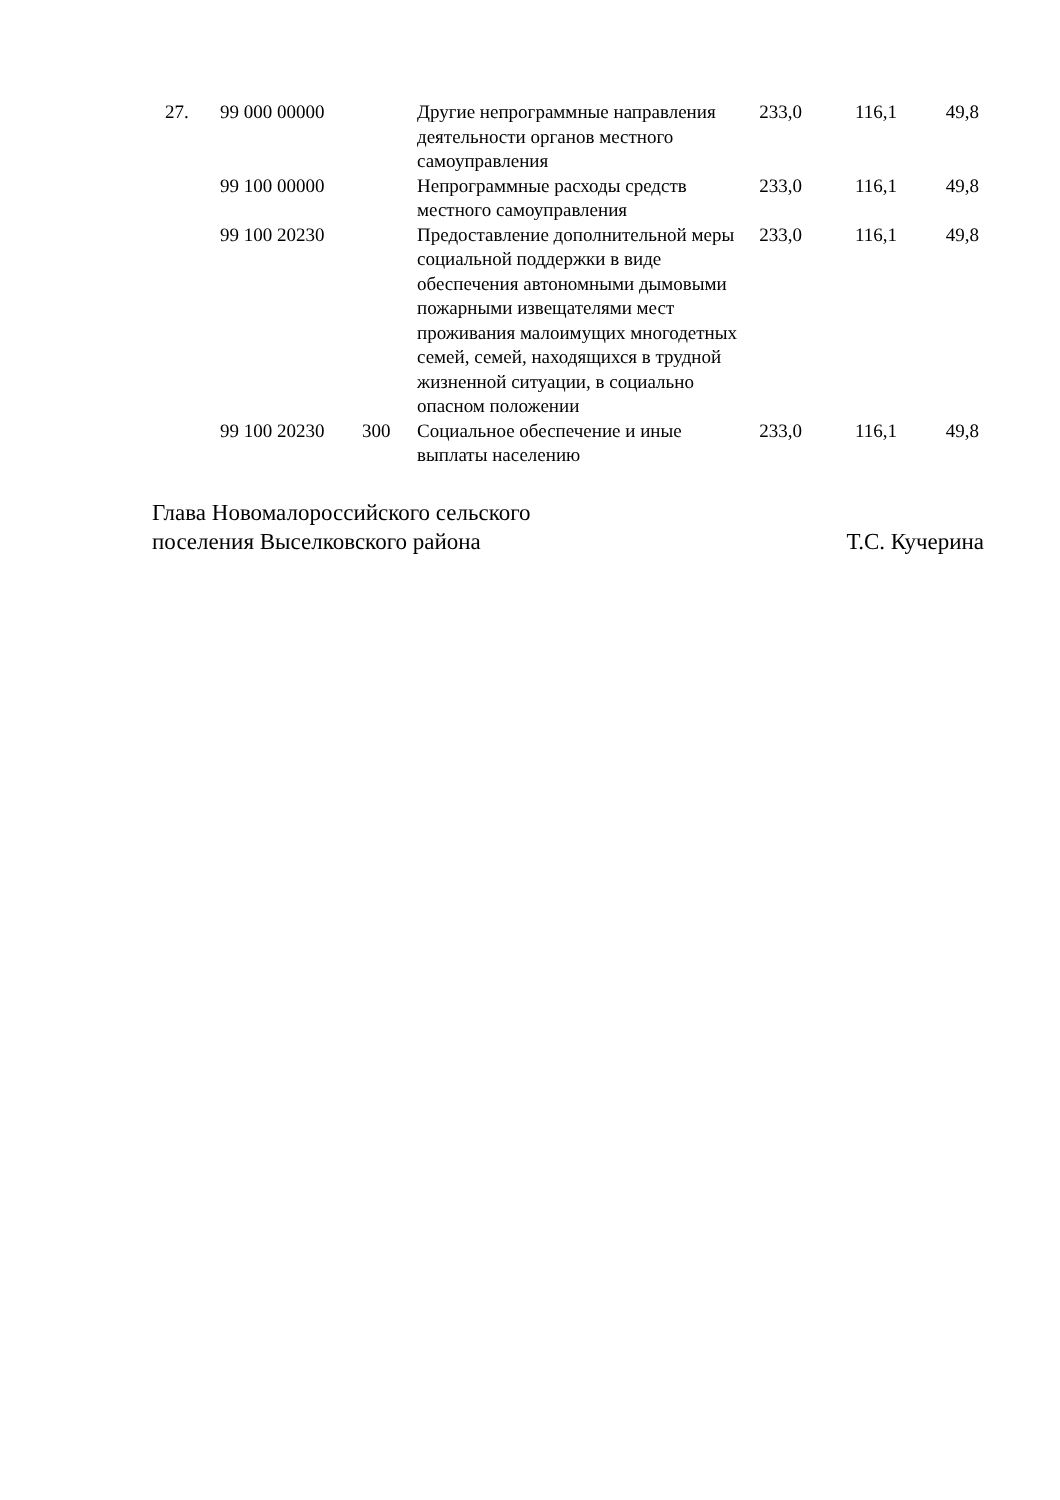| 27. | 99 000 00000 | | Другие непрограммные направления деятельности органов местного самоуправления | 233,0 | 116,1 | 49,8 |
| | 99 100 00000 | | Непрограммные расходы средств местного самоуправления | 233,0 | 116,1 | 49,8 |
| | 99 100 20230 | | Предоставление дополнительной меры социальной поддержки в виде обеспечения автономными дымовыми пожарными извещателями мест проживания малоимущих многодетных семей, семей, находящихся в трудной жизненной ситуации, в социально опасном положении | 233,0 | 116,1 | 49,8 |
| | 99 100 20230 | 300 | Социальное обеспечение и иные выплаты населению | 233,0 | 116,1 | 49,8 |
Глава Новомалороссийского сельского
поселения Выселковского района
Т.С. Кучерина